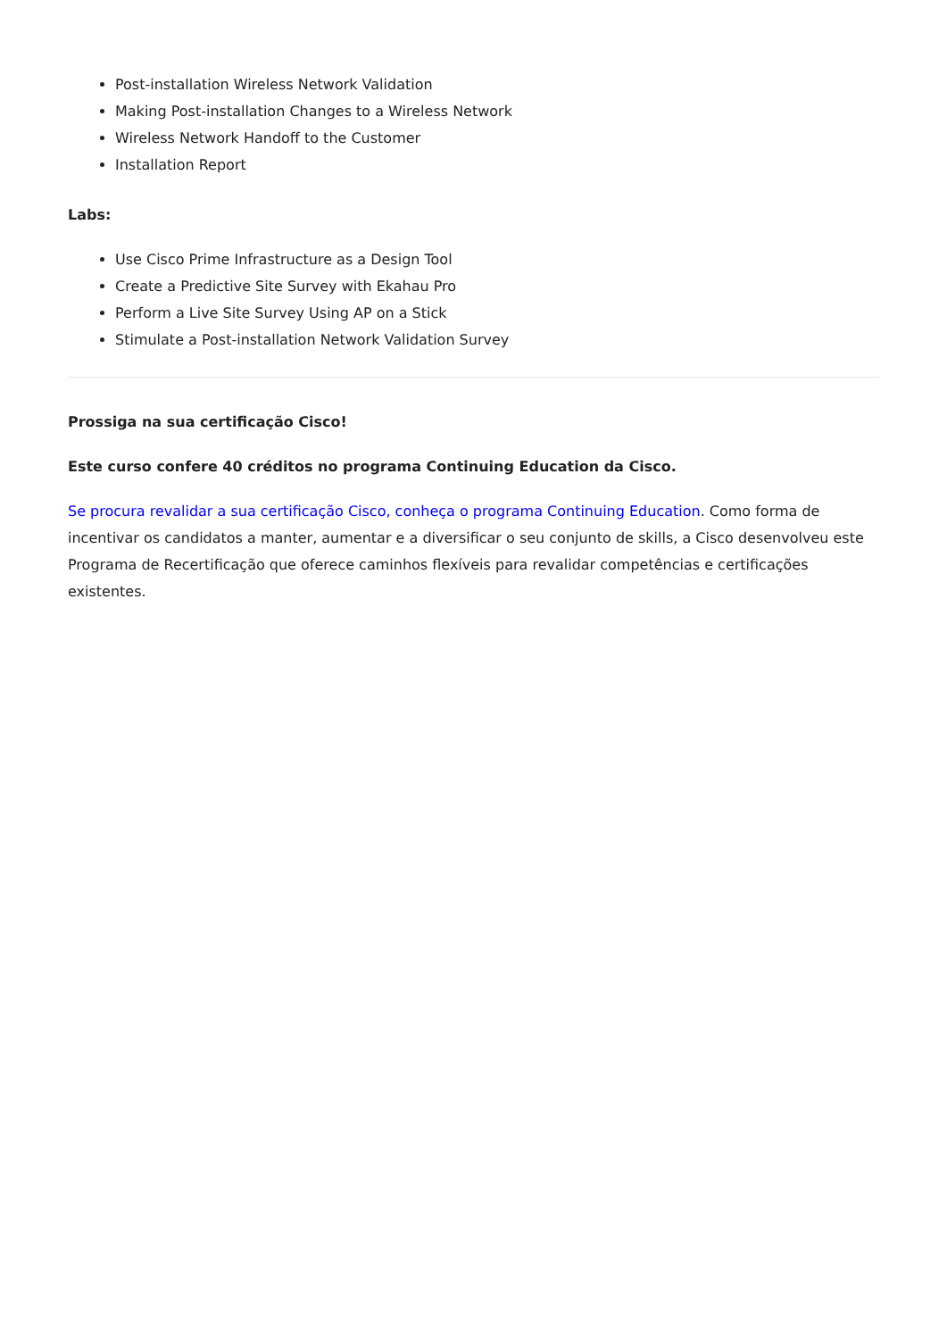Post-installation Wireless Network Validation
Making Post-installation Changes to a Wireless Network
Wireless Network Handoff to the Customer
Installation Report
Labs:
Use Cisco Prime Infrastructure as a Design Tool
Create a Predictive Site Survey with Ekahau Pro
Perform a Live Site Survey Using AP on a Stick
Stimulate a Post-installation Network Validation Survey
Prossiga na sua certificação Cisco!
Este curso confere 40 créditos no programa Continuing Education da Cisco.
Se procura revalidar a sua certificação Cisco, conheça o programa Continuing Education. Como forma de incentivar os candidatos a manter, aumentar e a diversificar o seu conjunto de skills, a Cisco desenvolveu este Programa de Recertificação que oferece caminhos flexíveis para revalidar competências e certificações existentes.